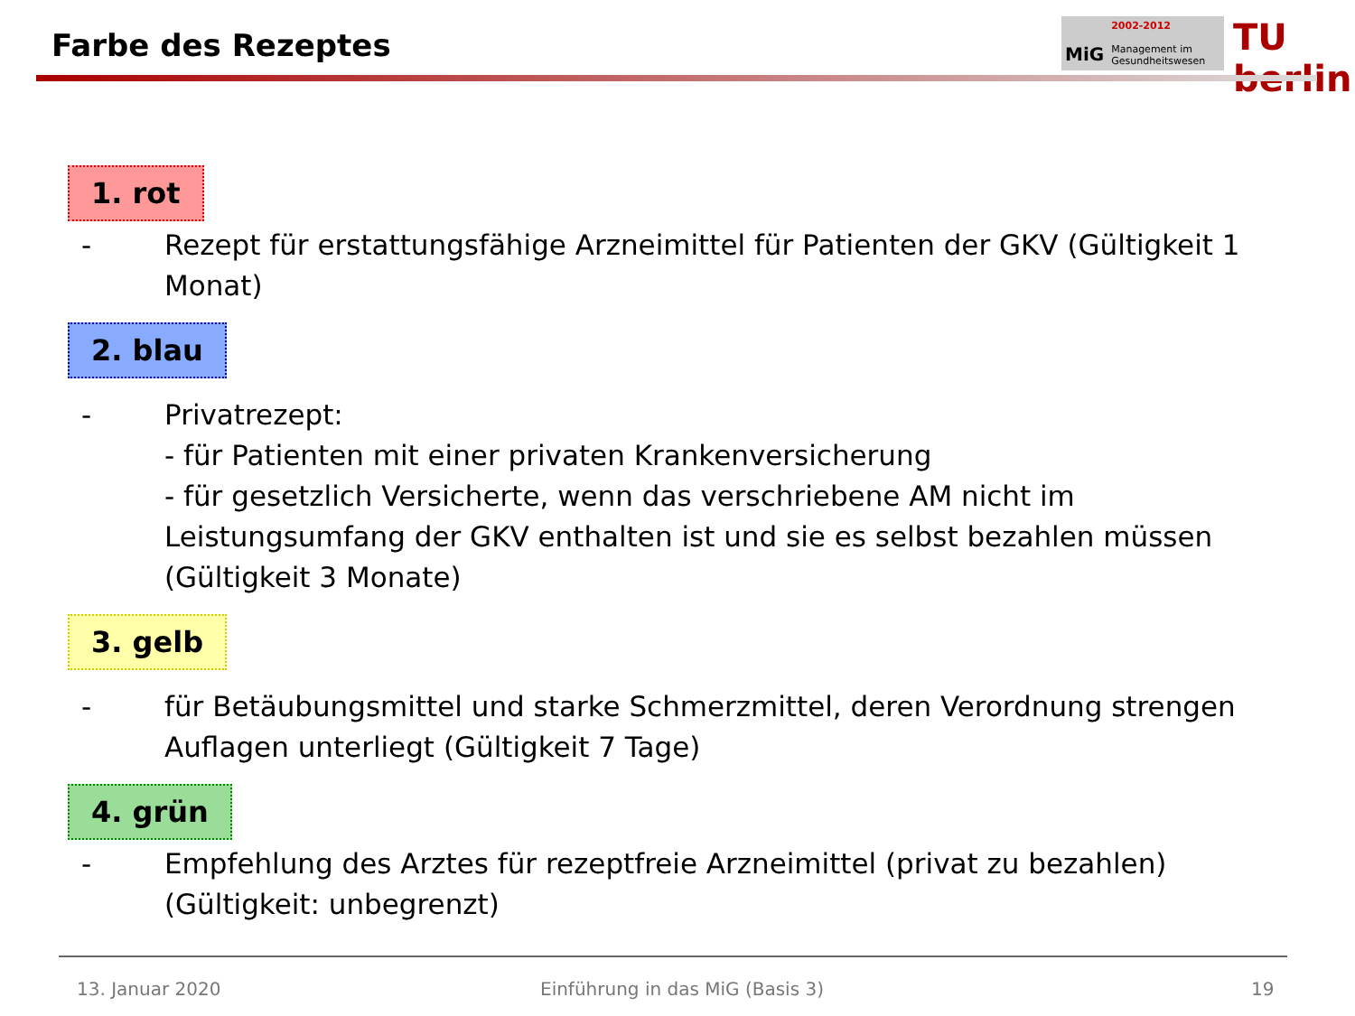Farbe des Rezeptes
MiG
2002-2012
Management im
Gesundheitswesen
TU berlin
1. rot
- Rezept für erstattungsfähige Arzneimittel für Patienten der GKV (Gültigkeit 1 Monat)
2. blau
- Privatrezept:
- für Patienten mit einer privaten Krankenversicherung
- für gesetzlich Versicherte, wenn das verschriebene AM nicht im Leistungsumfang der GKV enthalten ist und sie es selbst bezahlen müssen (Gültigkeit 3 Monate)
3. gelb
- für Betäubungsmittel und starke Schmerzmittel, deren Verordnung strengen Auflagen unterliegt (Gültigkeit 7 Tage)
4. grün
- Empfehlung des Arztes für rezeptfreie Arzneimittel (privat zu bezahlen) (Gültigkeit: unbegrenzt)
13. Januar 2020
Einführung in das MiG (Basis 3)
19